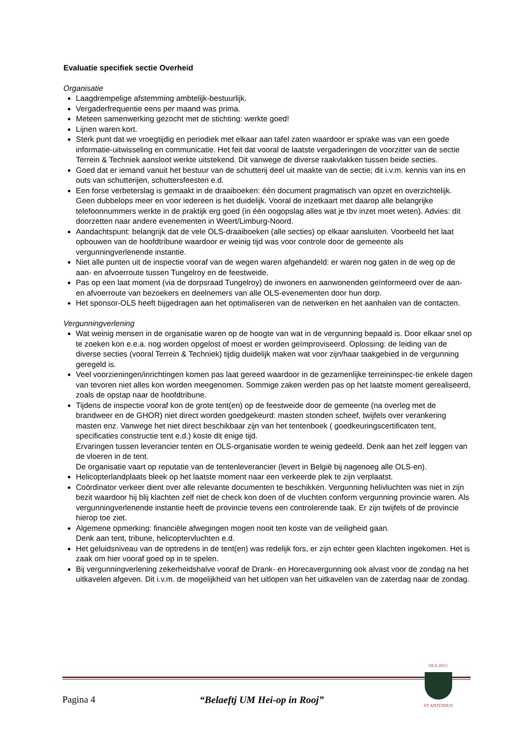Evaluatie specifiek sectie Overheid
Organisatie
Laagdrempelige afstemming ambtelijk-bestuurlijk.
Vergaderfrequentie eens per maand was prima.
Meteen samenwerking gezocht met de stichting: werkte goed!
Lijnen waren kort.
Sterk punt dat we vroegtijdig en periodiek met elkaar aan tafel zaten waardoor er sprake was van een goede informatie-uitwisseling en communicatie. Het feit dat vooral de laatste vergaderingen de voorzitter van de sectie Terrein & Techniek aansloot werkte uitstekend. Dit vanwege de diverse raakvlakken tussen beide secties.
Goed dat er iemand vanuit het bestuur van de schutterij deel uit maakte van de sectie; dit i.v.m. kennis van ins en outs van schutterijen, schuttersfeesten e.d.
Een forse verbeterslag is gemaakt in de draaiboeken: één document pragmatisch van opzet en overzichtelijk. Geen dubbelops meer en voor iedereen is het duidelijk. Vooral de inzetkaart met daarop alle belangrijke telefoonnummers werkte in de praktijk erg goed (in één oogopslag alles wat je tbv inzet moet weten). Advies: dit doorzetten naar andere evenementen in Weert/Limburg-Noord.
Aandachtspunt: belangrijk dat de vele OLS-draaiboeken (alle secties) op elkaar aansluiten. Voorbeeld het laat opbouwen van de hoofdtribune waardoor er weinig tijd was voor controle door de gemeente als vergunningverlenende instantie.
Niet alle punten uit de inspectie vooraf van de wegen waren afgehandeld: er waren nog gaten in de weg op de aan- en afvoerroute tussen Tungelroy en de feestweide.
Pas op een laat moment (via de dorpsraad Tungelroy) de inwoners en aanwonenden geïnformeerd over de aan- en afvoerroute van bezoekers en deelnemers van alle OLS-evenementen door hun dorp.
Het sponsor-OLS heeft bijgedragen aan het optimaliseren van de netwerken en het aanhalen van de contacten.
Vergunningverlening
Wat weinig mensen in de organisatie waren op de hoogte van wat in de vergunning bepaald is. Door elkaar snel op te zoeken kon e.e.a. nog worden opgelost of moest er worden geïmproviseerd. Oplossing: de leiding van de diverse secties (vooral Terrein & Techniek) tijdig duidelijk maken wat voor zijn/haar taakgebied in de vergunning geregeld is.
Veel voorzieningen/inrichtingen komen pas laat gereed waardoor in de gezamenlijke terreininspec-tie enkele dagen van tevoren niet alles kon worden meegenomen. Sommige zaken werden pas op het laatste moment gerealiseerd, zoals de opstap naar de hoofdtribune.
Tijdens de inspectie vooraf kon de grote tent(en) op de feestweide door de gemeente (na overleg met de brandweer en de GHOR) niet direct worden goedgekeurd: masten stonden scheef, twijfels over verankering masten enz. Vanwege het niet direct beschikbaar zijn van het tentenboek ( goedkeuringscertificaten tent, specificaties constructie tent e.d.) koste dit enige tijd.
Ervaringen tussen leverancier tenten en OLS-organisatie worden te weinig gedeeld. Denk aan het zelf leggen van de vloeren in de tent.
De organisatie vaart op reputatie van de tentenleverancier (levert in België bij nagenoeg alle OLS-en).
Helicopterlandplaats bleek op het laatste moment naar een verkeerde plek te zijn verplaatst.
Coördinator verkeer dient over alle relevante documenten te beschikken. Vergunning helivluchten was niet in zijn bezit waardoor hij blij klachten zelf niet de check kon doen of de vluchten conform vergunning provincie waren. Als vergunningverlenende instantie heeft de provincie tevens een controlerende taak. Er zijn twijfels of de provincie hierop toe ziet.
Algemene opmerking: financiële afwegingen mogen nooit ten koste van de veiligheid gaan.
Denk aan tent, tribune, helicoptervluchten e.d.
Het geluidsniveau van de optredens in de tent(en) was redelijk fors, er zijn echter geen klachten ingekomen. Het is zaak om hier vooraf goed op in te spelen.
Bij vergunningverlening zekerheidshalve vooraf de Drank- en Horecavergunning ook alvast voor de zondag na het uitkavelen afgeven. Dit i.v.m. de mogelijkheid van het uitlopen van het uitkavelen van de zaterdag naar de zondag.
Pagina 4 “Belaeftj UM Hei-op in Rooj”
OLS 2013
ST ANTONIUS